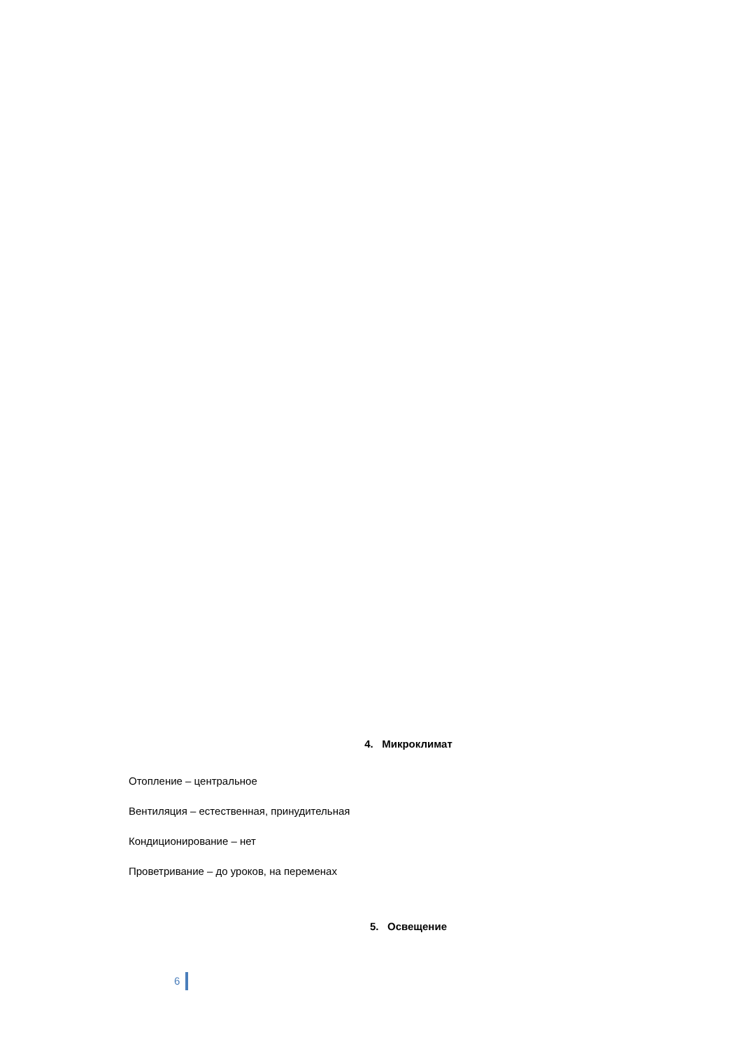4. Микроклимат
Отопление – центральное
Вентиляция – естественная, принудительная
Кондиционирование – нет
Проветривание – до уроков, на переменах
5. Освещение
6